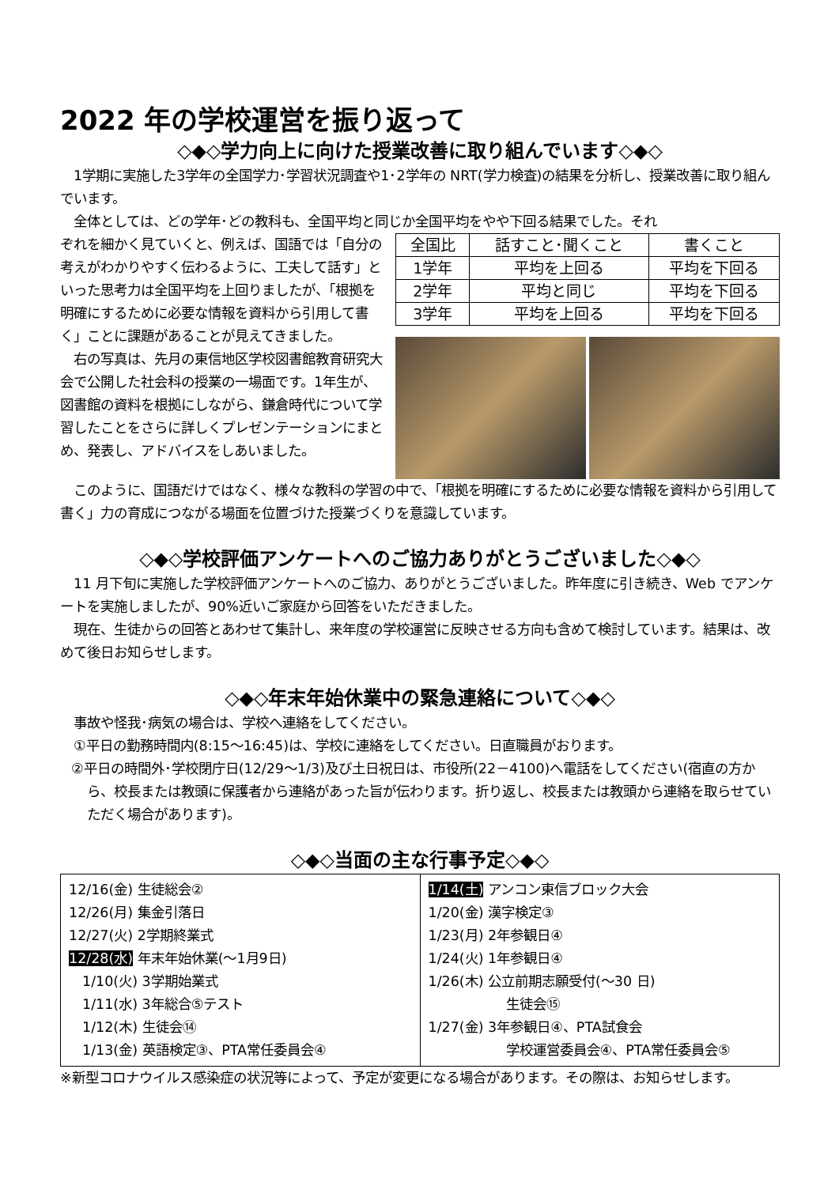2022 年の学校運営を振り返って
◇◆◇学力向上に向けた授業改善に取り組んでいます◇◆◇
　1学期に実施した3学年の全国学力･学習状況調査や1･2学年の NRT(学力検査)の結果を分析し、授業改善に取り組んでいます。
　全体としては、どの学年･どの教科も、全国平均と同じか全国平均をやや下回る結果でした。それ
ぞれを細かく見ていくと、例えば、国語では「自分の考えがわかりやすく伝わるように、工夫して話す」といった思考力は全国平均を上回りましたが、「根拠を明確にするために必要な情報を資料から引用して書く」ことに課題があることが見えてきました。
　右の写真は、先月の東信地区学校図書館教育研究大会で公開した社会科の授業の一場面です。1年生が、図書館の資料を根拠にしながら、鎌倉時代について学習したことをさらに詳しくプレゼンテーションにまとめ、発表し、アドバイスをしあいました。
| 全国比 | 話すこと･聞くこと | 書くこと |
| --- | --- | --- |
| 1学年 | 平均を上回る | 平均を下回る |
| 2学年 | 平均と同じ | 平均を下回る |
| 3学年 | 平均を上回る | 平均を下回る |
　このように、国語だけではなく、様々な教科の学習の中で、「根拠を明確にするために必要な情報を資料から引用して書く」力の育成につながる場面を位置づけた授業づくりを意識しています。
◇◆◇学校評価アンケートへのご協力ありがとうございました◇◆◇
　11 月下旬に実施した学校評価アンケートへのご協力、ありがとうございました。昨年度に引き続き、Web でアンケートを実施しましたが、90%近いご家庭から回答をいただきました。
　現在、生徒からの回答とあわせて集計し、来年度の学校運営に反映させる方向も含めて検討しています。結果は、改めて後日お知らせします。
◇◆◇年末年始休業中の緊急連絡について◇◆◇
　事故や怪我･病気の場合は、学校へ連絡をしてください。
　①平日の勤務時間内(8:15～16:45)は、学校に連絡をしてください。日直職員がおります。
②平日の時間外･学校閉庁日(12/29～1/3)及び土日祝日は、市役所(22－4100)へ電話をしてください(宿直の方から、校長または教頭に保護者から連絡があった旨が伝わります。折り返し、校長または教頭から連絡を取らせていただく場合があります)。
◇◆◇当面の主な行事予定◇◆◇
12/16(金) 生徒総会②
12/26(月) 集金引落日
12/27(火) 2学期終業式
12/28(水) 年末年始休業(～1月9日)
　1/10(火) 3学期始業式
　1/11(水) 3年総合⑤テスト
　1/12(木) 生徒会⑭
　1/13(金) 英語検定③、PTA常任委員会④
1/14(土) アンコン東信ブロック大会
1/20(金) 漢字検定③
1/23(月) 2年参観日④
1/24(火) 1年参観日④
1/26(木) 公立前期志願受付(～30 日)
生徒会⑮
1/27(金) 3年参観日④、PTA試食会
学校運営委員会④、PTA常任委員会⑤
※新型コロナウイルス感染症の状況等によって、予定が変更になる場合があります。その際は、お知らせします。